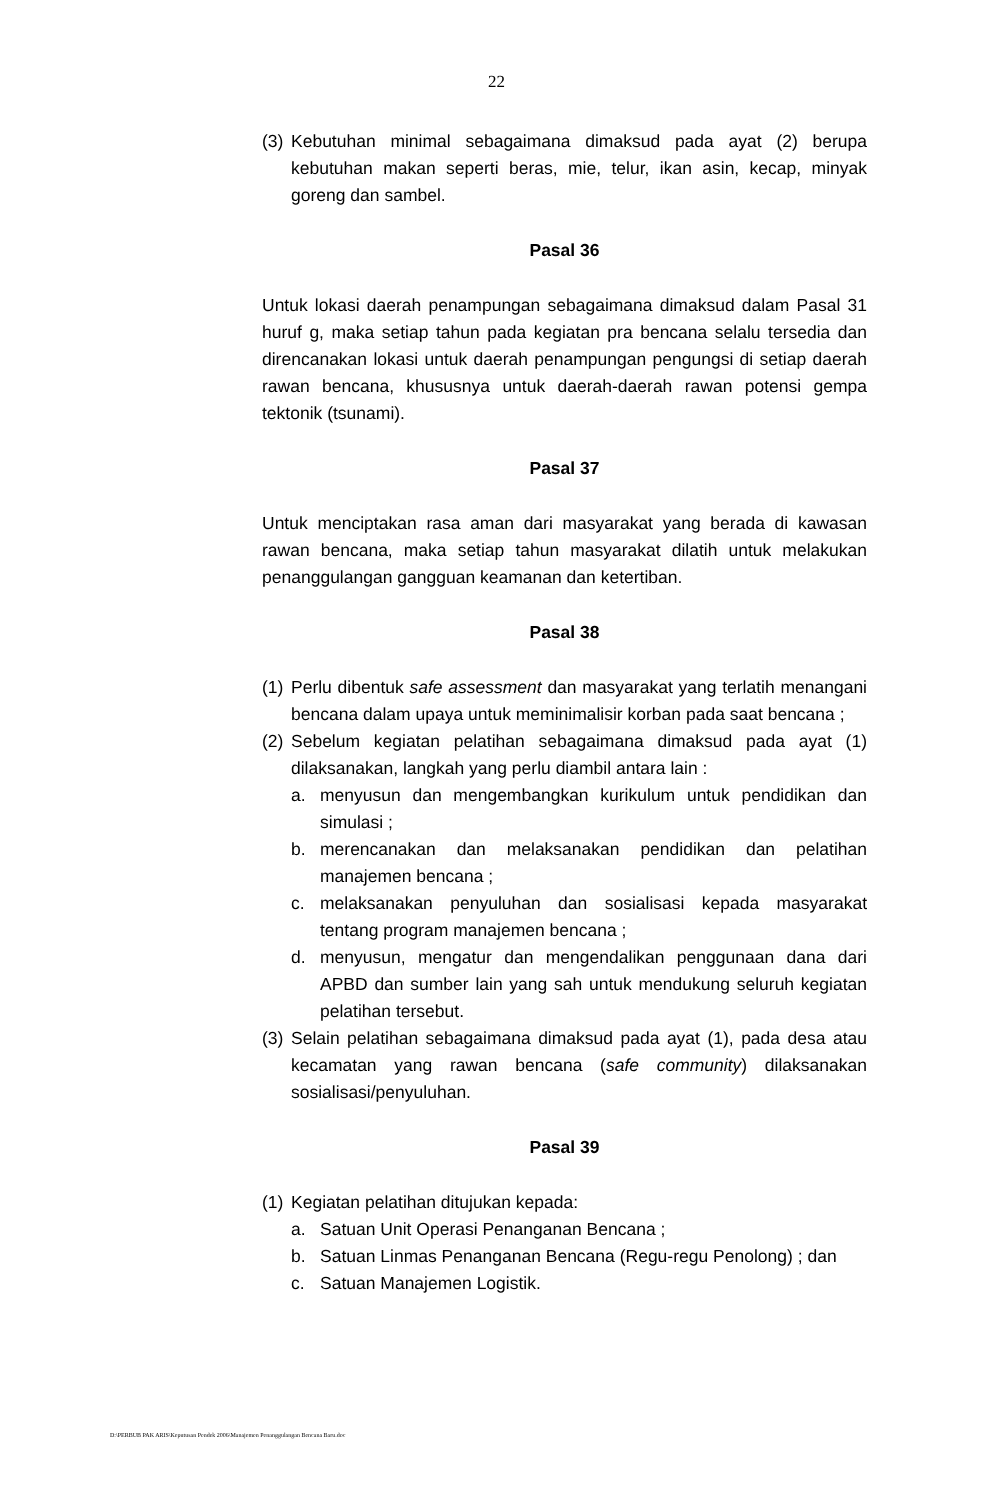22
(3) Kebutuhan minimal sebagaimana dimaksud pada ayat (2) berupa kebutuhan makan seperti beras, mie, telur, ikan asin, kecap, minyak goreng dan sambel.
Pasal 36
Untuk lokasi daerah penampungan sebagaimana dimaksud dalam Pasal 31 huruf g, maka setiap tahun pada kegiatan pra bencana selalu tersedia dan direncanakan lokasi untuk daerah penampungan pengungsi di setiap daerah rawan bencana, khususnya untuk daerah-daerah rawan potensi gempa tektonik (tsunami).
Pasal 37
Untuk menciptakan rasa aman dari masyarakat yang berada di kawasan rawan bencana, maka setiap tahun masyarakat dilatih untuk melakukan penanggulangan gangguan keamanan dan ketertiban.
Pasal 38
(1) Perlu dibentuk safe assessment dan masyarakat yang terlatih menangani bencana dalam upaya untuk meminimalisir korban pada saat bencana ;
(2) Sebelum kegiatan pelatihan sebagaimana dimaksud pada ayat (1) dilaksanakan, langkah yang perlu diambil antara lain :
a. menyusun dan mengembangkan kurikulum untuk pendidikan dan simulasi ;
b. merencanakan dan melaksanakan pendidikan dan pelatihan manajemen bencana ;
c. melaksanakan penyuluhan dan sosialisasi kepada masyarakat tentang program manajemen bencana ;
d. menyusun, mengatur dan mengendalikan penggunaan dana dari APBD dan sumber lain yang sah untuk mendukung seluruh kegiatan pelatihan tersebut.
(3) Selain pelatihan sebagaimana dimaksud pada ayat (1), pada desa atau kecamatan yang rawan bencana (safe community) dilaksanakan sosialisasi/penyuluhan.
Pasal 39
(1) Kegiatan pelatihan ditujukan kepada:
a. Satuan Unit Operasi Penanganan Bencana ;
b. Satuan Linmas Penanganan Bencana (Regu-regu Penolong) ; dan
c. Satuan Manajemen Logistik.
D:\PERBUB PAK ARIS\Keputusan Pendek 2006\Manajemen Penanggulangan Bencana Baru.doc